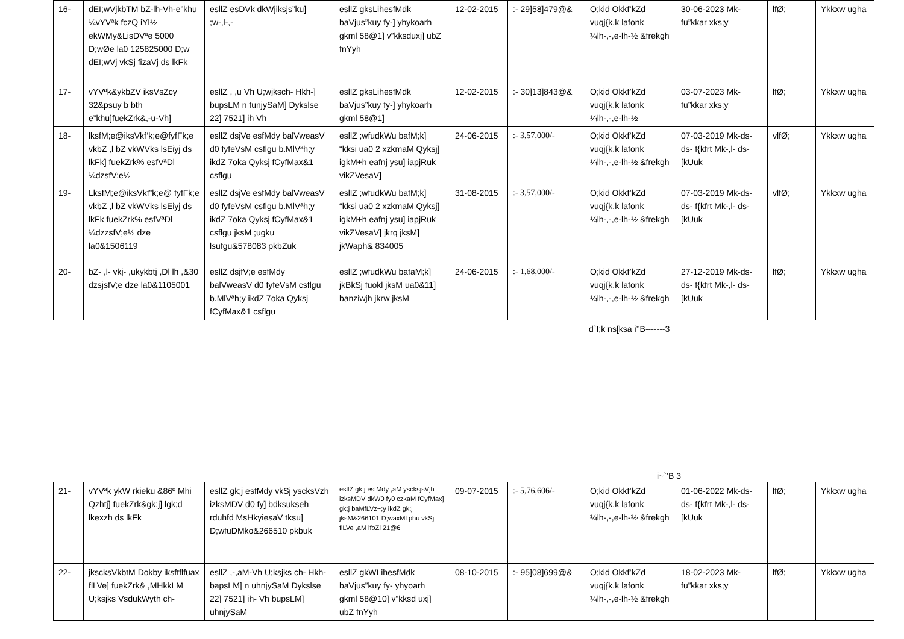| 16- | dEI;wVjkbTM bZ-lh-Vh-e”khu ¼vYVªk fczQ iYl½ ekWMy&LisDVªe 5000 D;wØe la0 125825000 D;w dEI;wVj vkSj fizaVj ds lkFk | esllZ esDVk dkWjiksjs”ku] ;w-,l-,- | esllZ gksLihesfMdk baVjus”kuy fy-] yhykoarh gkml 58@1] v”kksduxj] ubZ fnYyh | 12-02-2015 | :- 29]58]479@& | O;kid Okkf’kZd vuqj{k.k lafonk ¼lh-,-,e-lh-½ &frekgh | 30-06-2023 Mk- fu”kkar xks;y | lfØ; | Ykkxw ugha |
| 17- | vYVªk&ykbZV iksVsZcy 32&psuy b bth e”khu]fuekZrk&,-u-Vh] | esllZ , ,u Vh U;wjksch- Hkh-] bupsLM n funjySaM] Dykslse 22] 7521] ih Vh | esllZ gksLihesfMdk baVjus”kuy fy-] yhykoarh gkml 58@1] | 12-02-2015 | :- 30]13]843@& | O;kid Okkf’kZd vuqj{k.k lafonk ¼lh-,-,e-lh-½ | 03-07-2023 Mk- fu”kkar xks;y | lfØ; | Ykkxw ugha |
| 18- | lksfM;e@iksVkf’k;e@fyfFk;e vkbZ ,l bZ vkWVks lsEiyj ds lkFk] fuekZrk% esfVªDl ¼dzsfV;e½ | esllZ dsjVe esfMdy balVweasV d0 fyfeVsM csflgu b.MlVªh;y ikdZ 7oka Qyksj fCyfMax&1 csflgu | esllZ ;wfudkWu bafM;k] “kksi ua0 2 xzkmaM Qyksj] igkM+h eafnj ysu] iapjRuk vikZVesaV] | 24-06-2015 | :- 3,57,000/- | O;kid Okkf’kZd vuqj{k.k lafonk ¼lh-,-,e-lh-½ &frekgh | 07-03-2019 Mk-ds-ds- f{kfrt Mk-,l- ds- [kUuk | vlfØ; | Ykkxw ugha |
| 19- | LksfM;e@iksVkf”k;e@ fyfFk;e vkbZ ,l bZ vkWVks lsEiyj ds lkFk fuekZrk% esfVªDl ¼dzzsfV;e½ dze la0&1506119 | esllZ dsjVe esfMdy balVweasV d0 fyfeVsM csflgu b.MlVªh;y ikdZ 7oka Qyksj fCyfMax&1 csflgu jksM ;ugku lsufgu&578083 pkbZuk | esllZ ;wfudkWu bafM;k] “kksi ua0 2 xzkmaM Qyksj] igkM+h eafnj ysu] iapjRuk vikZVesaV] jkrq jksM] jkWaph& 834005 | 31-08-2015 | :- 3,57,000/- | O;kid Okkf’kZd vuqj{k.k lafonk ¼lh-,-,e-lh-½ &frekgh | 07-03-2019 Mk-ds- ds- f{kfrt Mk-,l- ds- [kUuk | vlfØ; | Ykkxw ugha |
| 20- | bZ- ,l- vkj- ,ukykbtj ,Dl lh ,&30 dzsjsfV;e dze la0&1105001 | esllZ dsjfV;e esfMdy balVweasV d0 fyfeVsM csflgu b.MlVªh;y ikdZ 7oka Qyksj fCyfMax&1 csflgu | esllZ ;wfudkWu bafaM;k] jkBkSj fuokl jksM ua0&11] banziwjh jkrw jksM | 24-06-2015 | :- 1,68,000/- | O;kid Okkf’kZd vuqj{k.k lafonk ¼lh-,-,e-lh-½ &frekgh | 27-12-2019 Mk-ds- ds- f{kfrt Mk-,l- ds- [kUuk | lfØ; | Ykkxw ugha |
d`I;k ns[ksa i’’B-------3
i~`’B 3
| 21- | vYVªk ykW rkieku &86º Mhi Qzhtj] fuekZrk&gk;j] lgk;d lkexzh ds lkFk | esllZ gk;j esfMdy vkSj yscksVzh izksMDV d0 fy] bdksukseh rduhfd MsHkyiesaV tksu] D;wfuDMko&266510 pkbuk | esllZ gk;j esfMdy ,aM yscksjsVjh izksMDV dkW0 fy0 czkaM fCyfMax] gk;j baMfLVz~;y ikdZ gk;j jksM&266101 D;waxMl phu vkSj flLVe ,aM lfoZl 21@6 | 09-07-2015 | :- 5,76,606/- | O;kid Okkf’kZd vuqj{k.k lafonk ¼lh-,-,e-lh-½ &frekgh | 01-06-2022 Mk-ds- ds- f{kfrt Mk-,l- ds- [kUuk | lfØ; | Ykkxw ugha |
| 22- | jkscksVkbtM Dokby iksftflfuax flLVe] fuekZrk& ,MHkkLM U;ksjks VsdukWyth ch- | esllZ ,-,aM-Vh U;ksjks ch- Hkh- bapsLM] n uhnjySaM Dykslse 22] 7521] ih- Vh bupsLM] uhnjySaM | esllZ gkWLihesfMdk baVjus”kuy fy- yhyoarh gkml 58@10] v”kksd uxj] ubZ fnYyh | 08-10-2015 | :- 95]08]699@& | O;kid Okkf’kZd vuqj{k.k lafonk ¼lh-,-,e-lh-½ &frekgh | 18-02-2023 Mk- fu”kkar xks;y | lfØ; | Ykkxw ugha |